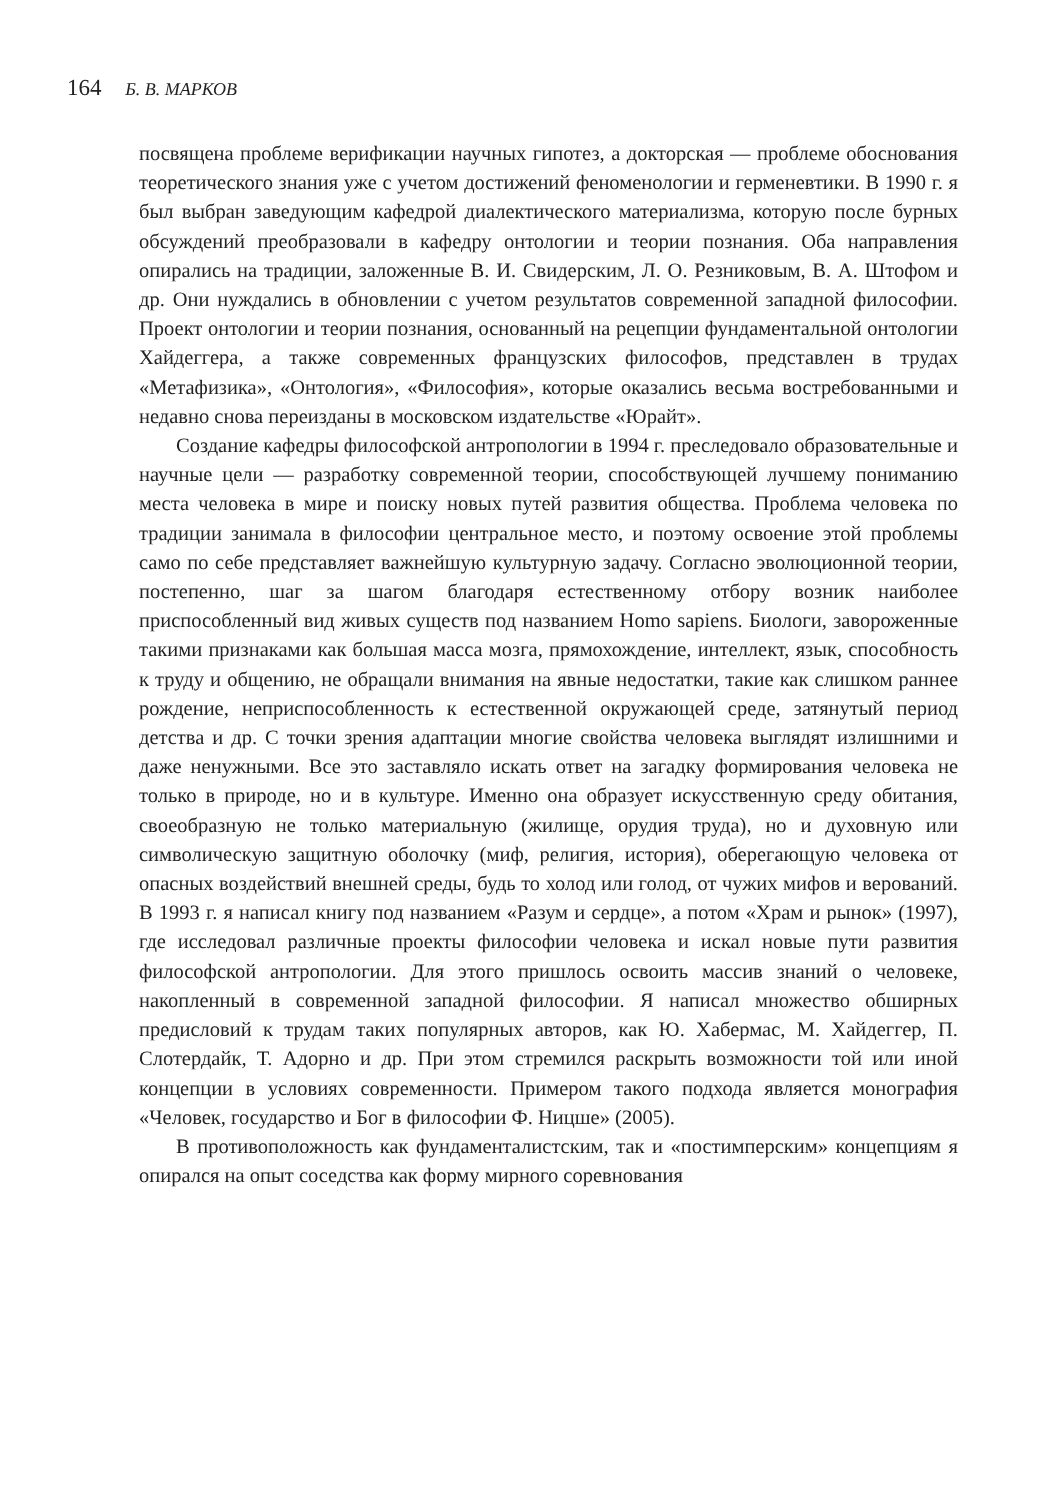164 Б. В. МАРКОВ
посвящена проблеме верификации научных гипотез, а докторская — проблеме обоснования теоретического знания уже с учетом достижений феноменологии и герменевтики. В 1990 г. я был выбран заведующим кафедрой диалектического материализма, которую после бурных обсуждений преобразовали в кафедру онтологии и теории познания. Оба направления опирались на традиции, заложенные В. И. Свидерским, Л. О. Резниковым, В. А. Штофом и др. Они нуждались в обновлении с учетом результатов современной западной философии. Проект онтологии и теории познания, основанный на рецепции фундаментальной онтологии Хайдеггера, а также современных французских философов, представлен в трудах «Метафизика», «Онтология», «Философия», которые оказались весьма востребованными и недавно снова переизданы в московском издательстве «Юрайт».
Создание кафедры философской антропологии в 1994 г. преследовало образовательные и научные цели — разработку современной теории, способствующей лучшему пониманию места человека в мире и поиску новых путей развития общества. Проблема человека по традиции занимала в философии центральное место, и поэтому освоение этой проблемы само по себе представляет важнейшую культурную задачу. Согласно эволюционной теории, постепенно, шаг за шагом благодаря естественному отбору возник наиболее приспособленный вид живых существ под названием Homo sapiens. Биологи, завороженные такими признаками как большая масса мозга, прямохождение, интеллект, язык, способность к труду и общению, не обращали внимания на явные недостатки, такие как слишком раннее рождение, неприспособленность к естественной окружающей среде, затянутый период детства и др. С точки зрения адаптации многие свойства человека выглядят излишними и даже ненужными. Все это заставляло искать ответ на загадку формирования человека не только в природе, но и в культуре. Именно она образует искусственную среду обитания, своеобразную не только материальную (жилище, орудия труда), но и духовную или символическую защитную оболочку (миф, религия, история), оберегающую человека от опасных воздействий внешней среды, будь то холод или голод, от чужих мифов и верований. В 1993 г. я написал книгу под названием «Разум и сердце», а потом «Храм и рынок» (1997), где исследовал различные проекты философии человека и искал новые пути развития философской антропологии. Для этого пришлось освоить массив знаний о человеке, накопленный в современной западной философии. Я написал множество обширных предисловий к трудам таких популярных авторов, как Ю. Хабермас, М. Хайдеггер, П. Слотердайк, Т. Адорно и др. При этом стремился раскрыть возможности той или иной концепции в условиях современности. Примером такого подхода является монография «Человек, государство и Бог в философии Ф. Ницше» (2005).
В противоположность как фундаменталистским, так и «постимперским» концепциям я опирался на опыт соседства как форму мирного соревнования